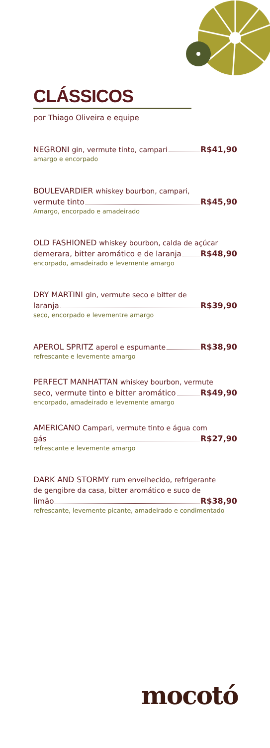CLÁSSICOS
por Thiago Oliveira e equipe
NEGRONI gin, vermute tinto, campari R$41,90
amargo e encorpado
BOULEVARDIER whiskey bourbon, campari,
vermute tinto R$45,90
Amargo, encorpado e amadeirado
OLD FASHIONED whiskey bourbon, calda de açúcar
demerara, bitter aromático e de laranja R$48,90
encorpado, amadeirado e levemente amargo
DRY MARTINI gin, vermute seco e bitter de
laranja R$39,90
seco, encorpado e levementre amargo
APEROL SPRITZ aperol e espumante R$38,90
refrescante e levemente amargo
PERFECT MANHATTAN whiskey bourbon, vermute
seco, vermute tinto e bitter aromático R$49,90
encorpado, amadeirado e levemente amargo
AMERICANO Campari, vermute tinto e água com
gás R$27,90
refrescante e levemente amargo
DARK AND STORMY rum envelhecido, refrigerante
de gengibre da casa, bitter aromático e suco de
limão R$38,90
refrescante, levemente picante, amadeirado e condimentado
mocotó